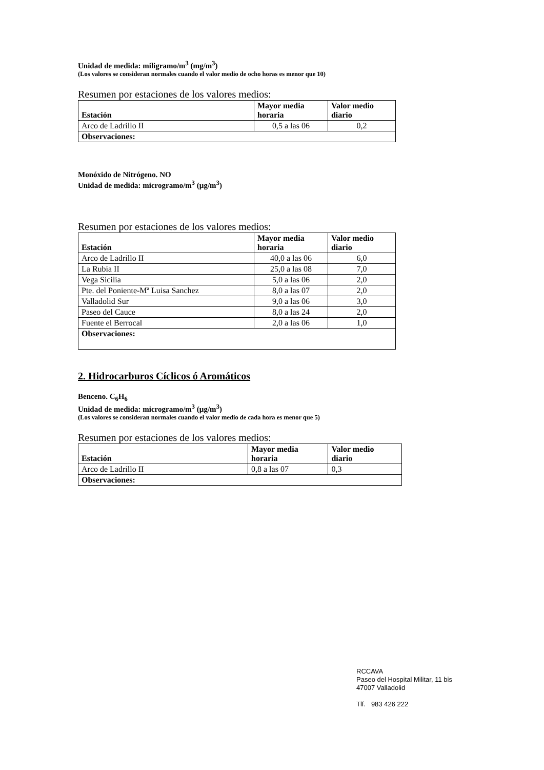Unidad de medida: miligramo/m<sup>3</sup> (mg/m<sup>3</sup>)
(Los valores se consideran normales cuando el valor medio de ocho horas es menor que 10)
Resumen por estaciones de los valores medios:
| Estación | Mayor media horaria | Valor medio diario |
| --- | --- | --- |
| Arco de Ladrillo II | 0,5 a las 06 | 0,2 |
| Observaciones: | | |
Monóxido de Nitrógeno. NO
Unidad de medida: microgramo/m<sup>3</sup> (µg/m<sup>3</sup>)
Resumen por estaciones de los valores medios:
| Estación | Mayor media horaria | Valor medio diario |
| --- | --- | --- |
| Arco de Ladrillo II | 40,0 a las 06 | 6,0 |
| La Rubia II | 25,0 a las 08 | 7,0 |
| Vega Sicilia | 5,0 a las 06 | 2,0 |
| Pte. del Poniente-Mª Luisa Sanchez | 8,0 a las 07 | 2,0 |
| Valladolid Sur | 9,0 a las 06 | 3,0 |
| Paseo del Cauce | 8,0 a las 24 | 2,0 |
| Fuente el Berrocal | 2,0 a las 06 | 1,0 |
| Observaciones: | | |
2. Hidrocarburos Cíclicos ó Aromáticos
Benceno. C<sub>6</sub>H<sub>6</sub>
Unidad de medida: microgramo/m<sup>3</sup> (µg/m<sup>3</sup>)
(Los valores se consideran normales cuando el valor medio de cada hora es menor que 5)
Resumen por estaciones de los valores medios:
| Estación | Mayor media horaria | Valor medio diario |
| --- | --- | --- |
| Arco de Ladrillo II | 0,8 a las 07 | 0,3 |
| Observaciones: | | |
RCCAVA
Paseo del Hospital Militar, 11 bis
47007 Valladolid
Tlf. 983 426 222